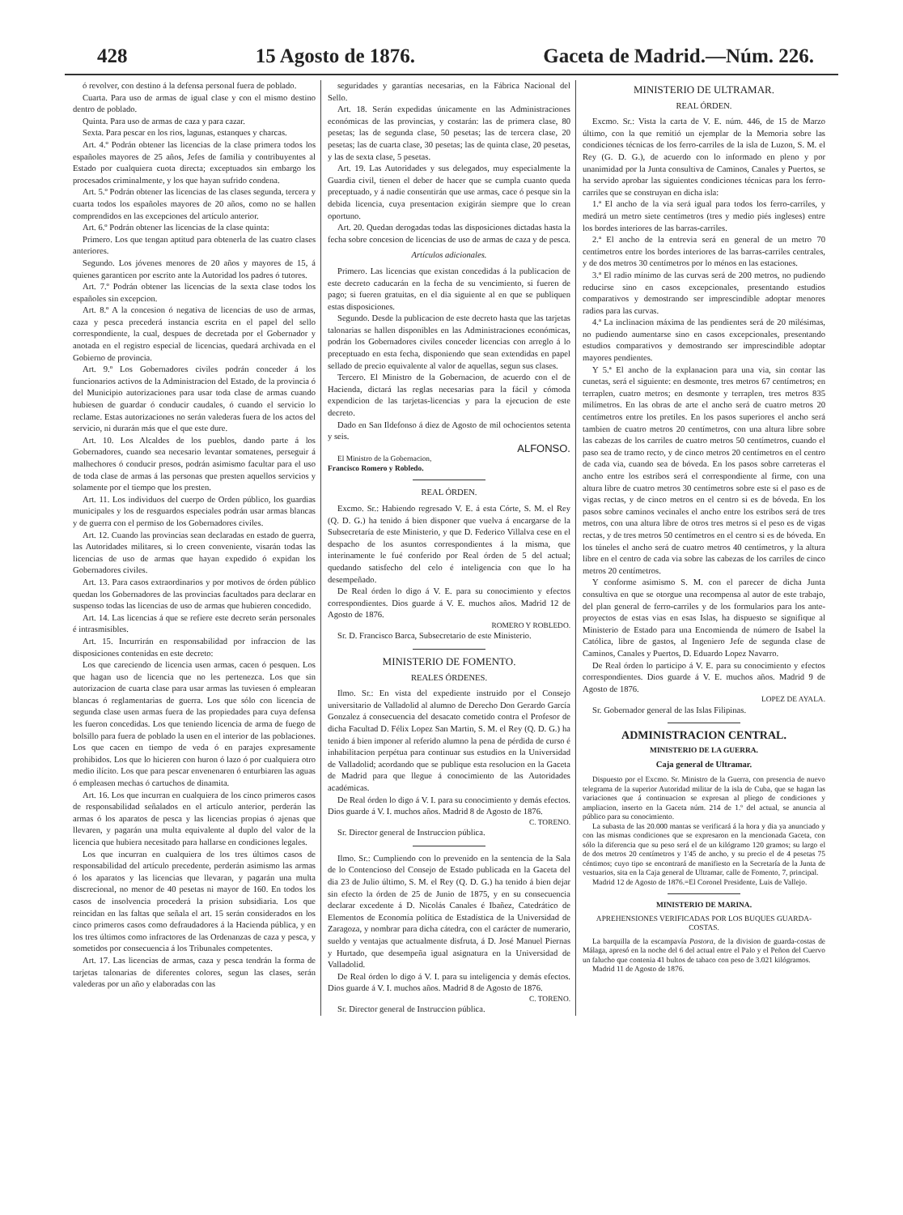428 15 Agosto de 1876. Gaceta de Madrid.—Núm. 226.
ó revolver, con destino á la defensa personal fuera de poblado.
Cuarta. Para uso de armas de igual clase y con el mismo destino dentro de poblado.
Quinta. Para uso de armas de caza y para cazar.
Sexta. Para pescar en los rios, lagunas, estanques y charcas.
Art. 4.º Podrán obtener las licencias de la clase primera todos los españoles mayores de 25 años, Jefes de familia y contribuyentes al Estado por cualquiera cuota directa; exceptuados sin embargo los procesados criminalmente, y los que hayan sufrido condena.
Art. 5.º Podrán obtener las licencias de las clases segunda, tercera y cuarta todos los españoles mayores de 20 años, como no se hallen comprendidos en las excepciones del artículo anterior.
Art. 6.º Podrán obtener las licencias de la clase quinta:
Primero. Los que tengan aptitud para obtenerla de las cuatro clases anteriores.
Segundo. Los jóvenes menores de 20 años y mayores de 15, á quienes garanticen por escrito ante la Autoridad los padres ó tutores.
Art. 7.º Podrán obtener las licencias de la sexta clase todos los españoles sin excepcion.
Art. 8.º A la concesion ó negativa de licencias de uso de armas, caza y pesca precederá instancia escrita en el papel del sello correspondiente, la cual, despues de decretada por el Gobernador y anotada en el registro especial de licencias, quedará archivada en el Gobierno de provincia.
Art. 9.º Los Gobernadores civiles podrán conceder á los funcionarios activos de la Administracion del Estado, de la provincia ó del Municipio autorizaciones para usar toda clase de armas cuando hubiesen de guardar ó conducir caudales, ó cuando el servicio lo reclame. Estas autorizaciones no serán valederas fuera de los actos del servicio, ni durarán más que el que este dure.
Art. 10. Los Alcaldes de los pueblos, dando parte á los Gobernadores, cuando sea necesario levantar somatenes, perseguir á malhechores ó conducir presos, podrán asimismo facultar para el uso de toda clase de armas á las personas que presten aquellos servicios y solamente por el tiempo que los presten.
Art. 11. Los individuos del cuerpo de Orden público, los guardias municipales y los de resguardos especiales podrán usar armas blancas y de guerra con el permiso de los Gobernadores civiles.
Art. 12. Cuando las provincias sean declaradas en estado de guerra, las Autoridades militares, si lo creen conveniente, visarán todas las licencias de uso de armas que hayan expedido ó expidan los Gobernadores civiles.
Art. 13. Para casos extraordinarios y por motivos de órden público quedan los Gobernadores de las provincias facultados para declarar en suspenso todas las licencias de uso de armas que hubieren concedido.
Art. 14. Las licencias á que se refiere este decreto serán personales é intrasmisibles.
Art. 15. Incurrirán en responsabilidad por infraccion de las disposiciones contenidas en este decreto:
Los que careciendo de licencia usen armas, cacen ó pesquen. Los que hagan uso de licencia que no les pertenezca. Los que sin autorizacion de cuarta clase para usar armas las tuviesen ó emplearan blancas ó reglamentarias de guerra. Los que sólo con licencia de segunda clase usen armas fuera de las propiedades para cuya defensa les fueron concedidas. Los que teniendo licencia de arma de fuego de bolsillo para fuera de poblado la usen en el interior de las poblaciones. Los que cacen en tiempo de veda ó en parajes expresamente prohibidos. Los que lo hicieren con huron ó lazo ó por cualquiera otro medio ilícito. Los que para pescar envenenaren ó enturbiaren las aguas ó empleasen mechas ó cartuchos de dinamita.
Art. 16. Los que incurran en cualquiera de los cinco primeros casos de responsabilidad señalados en el artículo anterior, perderán las armas ó los aparatos de pesca y las licencias propias ó ajenas que llevaren, y pagarán una multa equivalente al duplo del valor de la licencia que hubiera necesitado para hallarse en condiciones legales.
Los que incurran en cualquiera de los tres últimos casos de responsabilidad del artículo precedente, perderán asimismo las armas ó los aparatos y las licencias que llevaran, y pagarán una multa discrecional, no menor de 40 pesetas ni mayor de 160. En todos los casos de insolvencia procederá la prision subsidiaria. Los que reincidan en las faltas que señala el art. 15 serán considerados en los cinco primeros casos como defraudadores á la Hacienda pública, y en los tres últimos como infractores de las Ordenanzas de caza y pesca, y sometidos por consecuencia á los Tribunales competentes.
Art. 17. Las licencias de armas, caza y pesca tendrán la forma de tarjetas talonarias de diferentes colores, segun las clases, serán valederas por un año y elaboradas con las
seguridades y garantías necesarias, en la Fábrica Nacional del Sello.
Art. 18. Serán expedidas únicamente en las Administraciones económicas de las provincias, y costarán: las de primera clase, 80 pesetas; las de segunda clase, 50 pesetas; las de tercera clase, 20 pesetas; las de cuarta clase, 30 pesetas; las de quinta clase, 20 pesetas, y las de sexta clase, 5 pesetas.
Art. 19. Las Autoridades y sus delegados, muy especialmente la Guardia civil, tienen el deber de hacer que se cumpla cuanto queda preceptuado, y á nadie consentirán que use armas, cace ó pesque sin la debida licencia, cuya presentacion exigirán siempre que lo crean oportuno.
Art. 20. Quedan derogadas todas las disposiciones dictadas hasta la fecha sobre concesion de licencias de uso de armas de caza y de pesca.
Artículos adicionales.
Primero. Las licencias que existan concedidas á la publicacion de este decreto caducarán en la fecha de su vencimiento, si fueren de pago; si fueren gratuitas, en el dia siguiente al en que se publiquen estas disposiciones.
Segundo. Desde la publicacion de este decreto hasta que las tarjetas talonarias se hallen disponibles en las Administraciones económicas, podrán los Gobernadores civiles conceder licencias con arreglo á lo preceptuado en esta fecha, disponiendo que sean extendidas en papel sellado de precio equivalente al valor de aquellas, segun sus clases.
Tercero. El Ministro de la Gobernacion, de acuerdo con el de Hacienda, dictará las reglas necesarias para la fácil y cómoda expendicion de las tarjetas-licencias y para la ejecucion de este decreto.
Dado en San Ildefonso á diez de Agosto de mil ochocientos setenta y seis.
ALFONSO.
El Ministro de la Gobernacion,
Francisco Romero y Robledo.
REAL ÓRDEN.
Excmo. Sr.: Habiendo regresado V. E. á esta Córte, S. M. el Rey (Q. D. G.) ha tenido á bien disponer que vuelva á encargarse de la Subsecretaría de este Ministerio, y que D. Federico Villalva cese en el despacho de los asuntos correspondientes á la misma, que interinamente le fué conferido por Real órden de 5 del actual; quedando satisfecho del celo é inteligencia con que lo ha desempeñado.
De Real órden lo digo á V. E. para su conocimiento y efectos correspondientes. Dios guarde á V. E. muchos años. Madrid 12 de Agosto de 1876.
ROMERO Y ROBLEDO.
Sr. D. Francisco Barca, Subsecretario de este Ministerio.
MINISTERIO DE FOMENTO.
REALES ÓRDENES.
Ilmo. Sr.: En vista del expediente instruido por el Consejo universitario de Valladolid al alumno de Derecho Don Gerardo García Gonzalez á consecuencia del desacato cometido contra el Profesor de dicha Facultad D. Félix Lopez San Martin, S. M. el Rey (Q. D. G.) ha tenido á bien imponer al referido alumno la pena de pérdida de curso é inhabilitacion perpétua para continuar sus estudios en la Universidad de Valladolid; acordando que se publique esta resolucion en la Gaceta de Madrid para que llegue á conocimiento de las Autoridades académicas.
De Real órden lo digo á V. I. para su conocimiento y demás efectos. Dios guarde á V. I. muchos años. Madrid 8 de Agosto de 1876.
C. TORENO.
Sr. Director general de Instruccion pública.
Ilmo. Sr.: Cumpliendo con lo prevenido en la sentencia de la Sala de lo Contencioso del Consejo de Estado publicada en la Gaceta del dia 23 de Julio último, S. M. el Rey (Q. D. G.) ha tenido á bien dejar sin efecto la órden de 25 de Junio de 1875, y en su consecuencia declarar excedente á D. Nicolás Canales é Ibañez, Catedrático de Elementos de Economía política de Estadística de la Universidad de Zaragoza, y nombrar para dicha cátedra, con el carácter de numerario, sueldo y ventajas que actualmente disfruta, á D. José Manuel Piernas y Hurtado, que desempeña igual asignatura en la Universidad de Valladolid.
De Real órden lo digo á V. I. para su inteligencia y demás efectos. Dios guarde á V. I. muchos años. Madrid 8 de Agosto de 1876.
C. TORENO.
Sr. Director general de Instruccion pública.
MINISTERIO DE ULTRAMAR.
REAL ÓRDEN.
Excmo. Sr.: Vista la carta de V. E. núm. 446, de 15 de Marzo último, con la que remitió un ejemplar de la Memoria sobre las condiciones técnicas de los ferro-carriles de la isla de Luzon, S. M. el Rey (G. D. G.), de acuerdo con lo informado en pleno y por unanimidad por la Junta consultiva de Caminos, Canales y Puertos, se ha servido aprobar las siguientes condiciones técnicas para los ferro-carriles que se construyan en dicha isla:
1.ª El ancho de la via será igual para todos los ferro-carriles, y medirá un metro siete centímetros (tres y medio piés ingleses) entre los bordes interiores de las barras-carriles.
2.ª El ancho de la entrevia será en general de un metro 70 centímetros entre los bordes interiores de las barras-carriles centrales, y de dos metros 30 centímetros por lo ménos en las estaciones.
3.ª El radio mínimo de las curvas será de 200 metros, no pudiendo reducirse sino en casos excepcionales, presentando estudios comparativos y demostrando ser imprescindible adoptar menores radios para las curvas.
4.ª La inclinacion máxima de las pendientes será de 20 milésimas, no pudiendo aumentarse sino en casos excepcionales, presentando estudios comparativos y demostrando ser imprescindible adoptar mayores pendientes.
Y 5.ª El ancho de la explanacion para una via, sin contar las cunetas, será el siguiente: en desmonte, tres metros 67 centímetros; en terraplen, cuatro metros; en desmonte y terraplen, tres metros 835 milímetros. En las obras de arte el ancho será de cuatro metros 20 centímetros entre los pretiles. En los pasos superiores el ancho será tambien de cuatro metros 20 centímetros, con una altura libre sobre las cabezas de los carriles de cuatro metros 50 centímetros, cuando el paso sea de tramo recto, y de cinco metros 20 centímetros en el centro de cada via, cuando sea de bóveda. En los pasos sobre carreteras el ancho entre los estribos será el correspondiente al firme, con una altura libre de cuatro metros 30 centímetros sobre este si el paso es de vigas rectas, y de cinco metros en el centro si es de bóveda. En los pasos sobre caminos vecinales el ancho entre los estribos será de tres metros, con una altura libre de otros tres metros si el peso es de vigas rectas, y de tres metros 50 centímetros en el centro si es de bóveda. En los túneles el ancho será de cuatro metros 40 centímetros, y la altura libre en el centro de cada via sobre las cabezas de los carriles de cinco metros 20 centímetros.
Y conforme asimismo S. M. con el parecer de dicha Junta consultiva en que se otorgue una recompensa al autor de este trabajo, del plan general de ferro-carriles y de los formularios para los ante-proyectos de estas vias en esas Islas, ha dispuesto se signifique al Ministerio de Estado para una Encomienda de número de Isabel la Católica, libre de gastos, al Ingeniero Jefe de segunda clase de Caminos, Canales y Puertos, D. Eduardo Lopez Navarro.
De Real órden lo participo á V. E. para su conocimiento y efectos correspondientes. Dios guarde á V. E. muchos años. Madrid 9 de Agosto de 1876.
LOPEZ DE AYALA.
Sr. Gobernador general de las Islas Filipinas.
ADMINISTRACION CENTRAL.
MINISTERIO DE LA GUERRA.
Caja general de Ultramar.
Dispuesto por el Excmo. Sr. Ministro de la Guerra, con presencia de nuevo telegrama de la superior Autoridad militar de la isla de Cuba, que se hagan las variaciones que á continuacion se expresan al pliego de condiciones y ampliacion, inserto en la Gaceta núm. 214 de 1.º del actual, se anuncia al público para su conocimiento.
La subasta de las 20.000 mantas se verificará á la hora y dia ya anunciado y con las mismas condiciones que se expresaron en la mencionada Gaceta, con sólo la diferencia que su peso será el de un kilógramo 120 gramos; su largo el de dos metros 20 centímetros y 1'45 de ancho, y su precio el de 4 pesetas 75 céntimos; cuyo tipo se encontrará de manifiesto en la Secretaría de la Junta de vestuarios, sita en la Caja general de Ultramar, calle de Fomento, 7, principal.
Madrid 12 de Agosto de 1876.=El Coronel Presidente, Luis de Vallejo.
MINISTERIO DE MARINA.
APREHENSIONES VERIFICADAS POR LOS BUQUES GUARDA-COSTAS.
La barquilla de la escampavía Pastora, de la division de guarda-costas de Málaga, apresó en la noche del 6 del actual entre el Palo y el Peñon del Cuervo un falucho que contenia 41 bultos de tabaco con peso de 3.021 kilógramos.
Madrid 11 de Agosto de 1876.